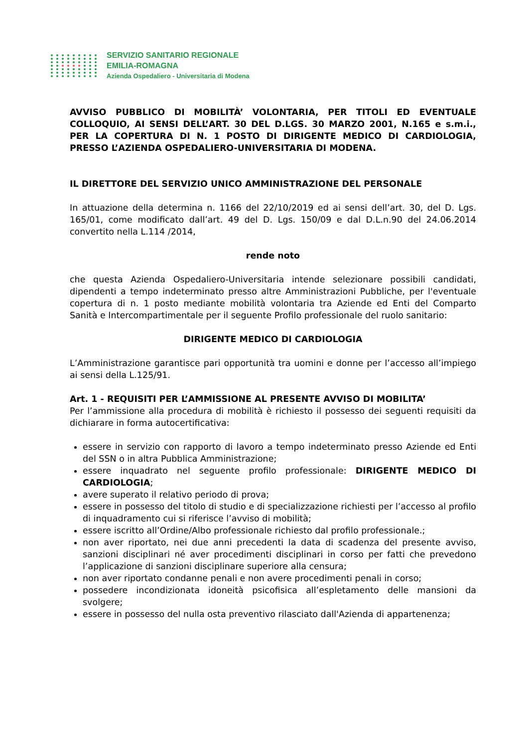SERVIZIO SANITARIO REGIONALE
EMILIA-ROMAGNA
Azienda Ospedaliero - Universitaria di Modena
AVVISO PUBBLICO DI MOBILITÀ’ VOLONTARIA, PER TITOLI ED EVENTUALE COLLOQUIO, AI SENSI DELL’ART. 30 DEL D.LGS. 30 MARZO 2001, N.165 e s.m.i., PER LA COPERTURA DI N. 1 POSTO DI DIRIGENTE MEDICO DI CARDIOLOGIA, PRESSO L’AZIENDA OSPEDALIERO-UNIVERSITARIA DI MODENA.
IL DIRETTORE DEL SERVIZIO UNICO AMMINISTRAZIONE DEL PERSONALE
In attuazione della determina n. 1166 del 22/10/2019 ed ai sensi dell’art. 30, del D. Lgs. 165/01, come modificato dall’art. 49 del D. Lgs. 150/09 e dal D.L.n.90 del 24.06.2014 convertito nella L.114 /2014,
rende noto
che questa Azienda Ospedaliero-Universitaria intende selezionare possibili candidati, dipendenti a tempo indeterminato presso altre Amministrazioni Pubbliche, per l'eventuale copertura di n. 1 posto mediante mobilità volontaria tra Aziende ed Enti del Comparto Sanità e Intercompartimentale per il seguente Profilo professionale del ruolo sanitario:
DIRIGENTE MEDICO DI CARDIOLOGIA
L’Amministrazione garantisce pari opportunità tra uomini e donne per l’accesso all’impiego ai sensi della L.125/91.
Art. 1 - REQUISITI PER L’AMMISSIONE AL PRESENTE AVVISO DI MOBILITA’
Per l’ammissione alla procedura di mobilità è richiesto il possesso dei seguenti requisiti da dichiarare in forma autocertificativa:
essere in servizio con rapporto di lavoro a tempo indeterminato presso Aziende ed Enti del SSN o in altra Pubblica Amministrazione;
essere inquadrato nel seguente profilo professionale: DIRIGENTE MEDICO DI CARDIOLOGIA;
avere superato il relativo periodo di prova;
essere in possesso del titolo di studio e di specializzazione richiesti per l’accesso al profilo di inquadramento cui si riferisce l’avviso di mobilità;
essere iscritto all’Ordine/Albo professionale richiesto dal profilo professionale.;
non aver riportato, nei due anni precedenti la data di scadenza del presente avviso, sanzioni disciplinari né aver procedimenti disciplinari in corso per fatti che prevedono l’applicazione di sanzioni disciplinare superiore alla censura;
non aver riportato condanne penali e non avere procedimenti penali in corso;
possedere incondizionata idoneità psicofisica all’espletamento delle mansioni da svolgere;
essere in possesso del nulla osta preventivo rilasciato dall'Azienda di appartenenza;